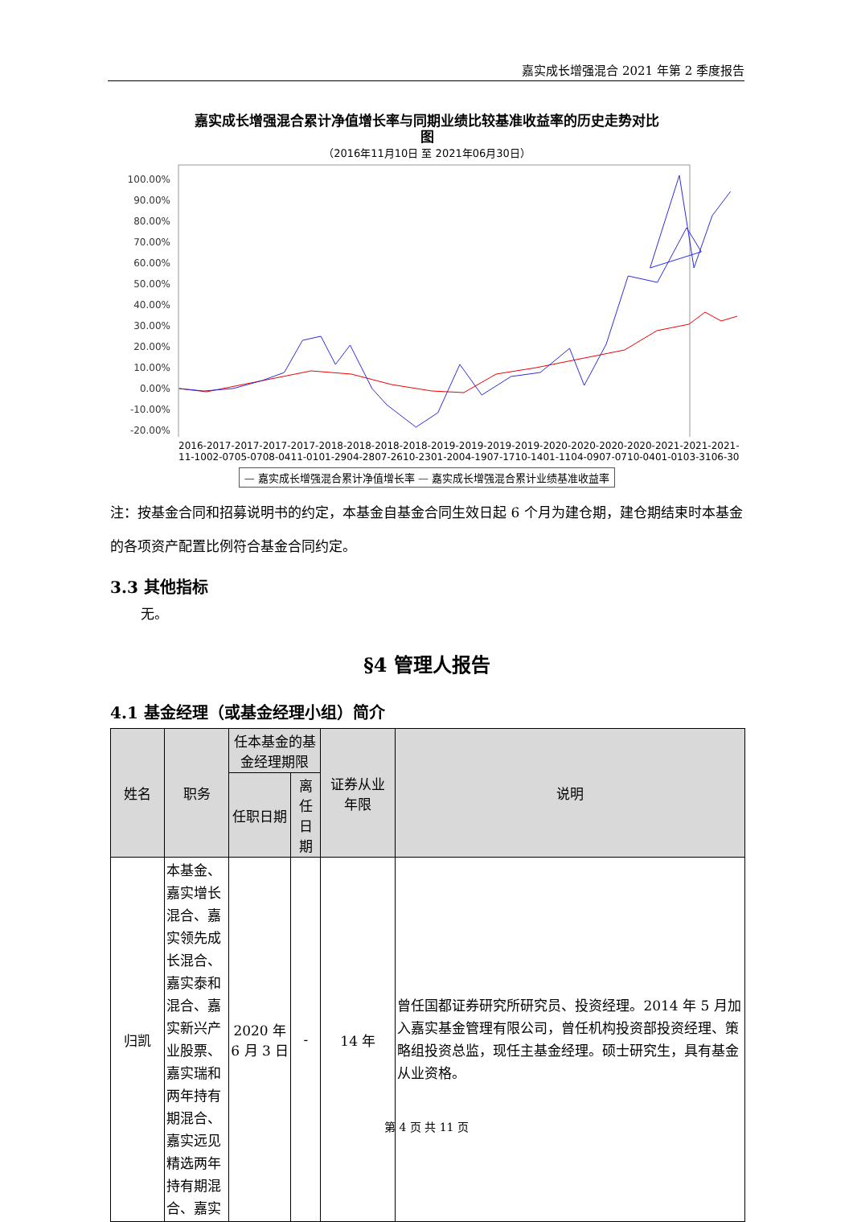嘉实成长增强混合 2021 年第 2 季度报告
嘉实成长增强混合累计净值增长率与同期业绩比较基准收益率的历史走势对比
图
（2016年11月10日 至 2021年06月30日）
100.00%
90.00%
80.00%
70.00%
60.00%
50.00%
40.00%
30.00%
20.00%
10.00%
0.00%
-10.00%
-20.00%
2016-11-10 2017-02-07 2017-05-07 2017-08-04 2017-11-01 2018-01-29 2018-04-28 2018-07-26 2018-10-23 2019-01-20 2019-04-19 2019-07-17 2019-10-14 2020-01-11 2020-04-09 2020-07-07 2020-10-04 2021-01-01 2021-03-31 2021-06-30
— 嘉实成长增强混合累计净值增长率 — 嘉实成长增强混合累计业绩基准收益率
注：按基金合同和招募说明书的约定，本基金自基金合同生效日起 6 个月为建仓期，建仓期结束时本基金的各项资产配置比例符合基金合同约定。
3.3 其他指标
无。
§4 管理人报告
4.1 基金经理（或基金经理小组）简介
| 姓名 | 职务 | 任本基金的基金经理期限 | | 证券从业 年限 | 说明 |
| --- | --- | --- | --- | --- | --- |
| | | 任职日期 | 离任日期 | | |
| 归凯 | 本基金、嘉实增长混合、嘉实领先成长混合、嘉实泰和混合、嘉实新兴产业股票、嘉实瑞和两年持有期混合、嘉实远见精选两年持有期混合、嘉实 | 2020 年 6 月 3 日 | - | 14 年 | 曾任国都证券研究所研究员、投资经理。2014 年 5 月加入嘉实基金管理有限公司，曾任机构投资部投资经理、策略组投资总监，现任主基金经理。硕士研究生，具有基金从业资格。 |
第 4 页 共 11 页